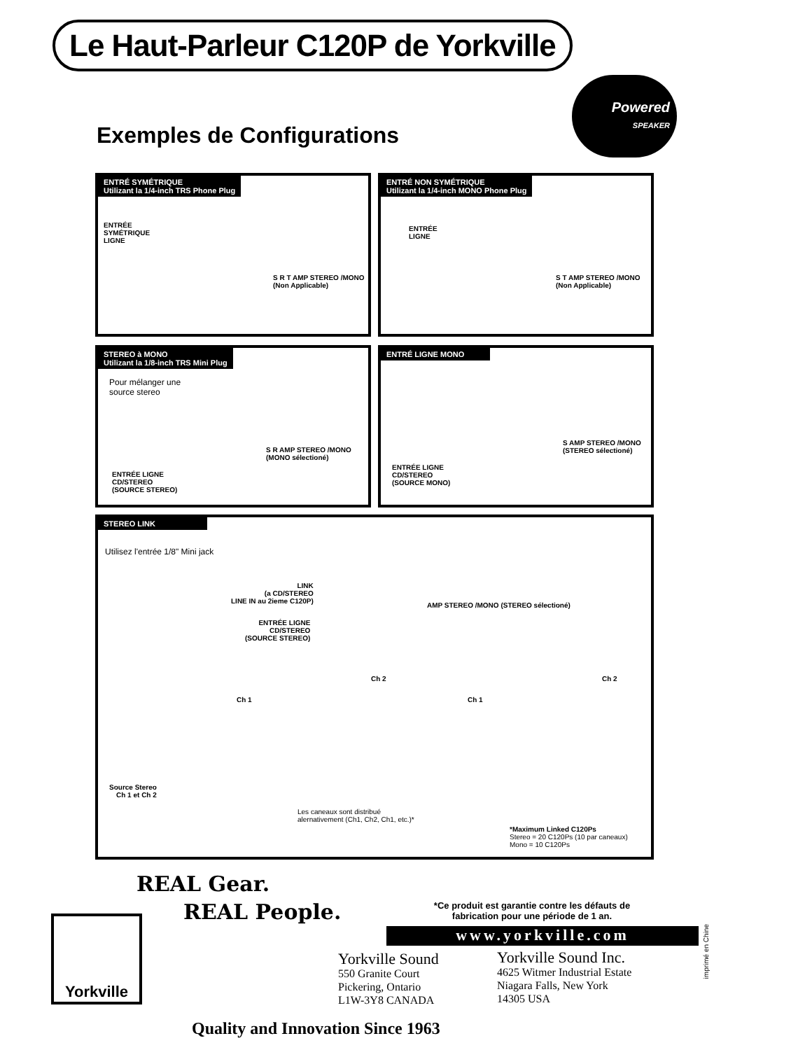Le Haut-Parleur C120P de Yorkville
Powered
SPEAKER
Exemples de Configurations
ENTRÉ SYMÉTRIQUE
Utilizant la 1/4-inch TRS Phone Plug
ENTRÉE
SYMÉTRIQUE
LIGNE
S R T AMP STEREO /MONO (Non Applicable)
ENTRÉ NON SYMÉTRIQUE
Utilizant la 1/4-inch MONO Phone Plug
ENTRÉE
LIGNE
S T AMP STEREO /MONO (Non Applicable)
STEREO à MONO
Utilizant la 1/8-inch TRS Mini Plug
Pour mélanger une
source stereo
ENTRÉE LIGNE
CD/STEREO
(SOURCE STEREO)
S R AMP STEREO /MONO (MONO sélectioné)
ENTRÉ LIGNE MONO
ENTRÉE LIGNE
CD/STEREO
(SOURCE MONO)
S AMP STEREO /MONO (STEREO sélectioné)
STEREO LINK
Utilisez l'entrée 1/8" Mini jack
LINK
(a CD/STEREO
LINE IN au 2ieme C120P)
ENTRÉE LIGNE
CD/STEREO
(SOURCE STEREO)
AMP STEREO /MONO (STEREO sélectioné)
Ch 2 Ch 2
Ch 1 Ch 1
Source Stereo
Ch 1 et Ch 2
Les caneaux sont distribué
alernativement (Ch1, Ch2, Ch1, etc.)*
*Maximum Linked C120Ps
Stereo = 20 C120Ps (10 par caneaux)
Mono = 10 C120Ps
REAL Gear.
REAL People.
*Ce produit est garantie contre les défauts de fabrication pour une période de 1 an.
Yorkville
www.yorkville.com
imprimé en Chine
Yorkville Sound
550 Granite Court
Pickering, Ontario
L1W-3Y8 CANADA
Yorkville Sound Inc.
4625 Witmer Industrial Estate
Niagara Falls, New York
14305 USA
Quality and Innovation Since 1963